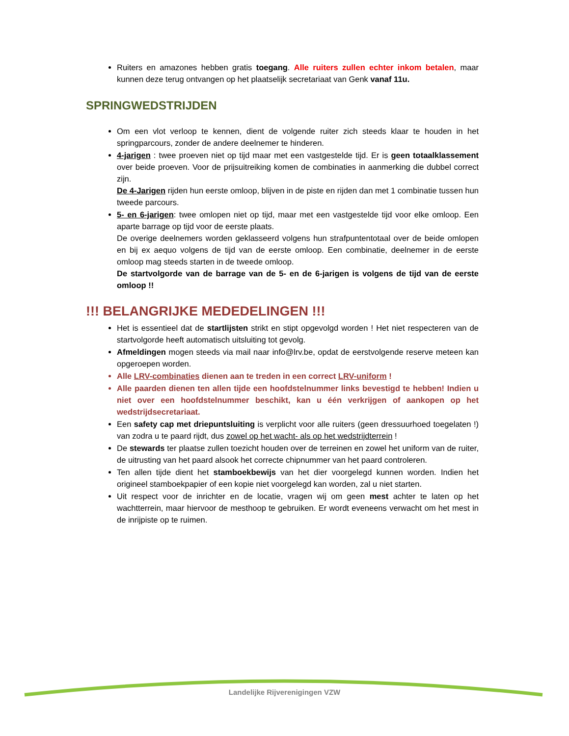Ruiters en amazones hebben gratis toegang. Alle ruiters zullen echter inkom betalen, maar kunnen deze terug ontvangen op het plaatselijk secretariaat van Genk vanaf 11u.
SPRINGWEDSTRIJDEN
Om een vlot verloop te kennen, dient de volgende ruiter zich steeds klaar te houden in het springparcours, zonder de andere deelnemer te hinderen.
4-jarigen : twee proeven niet op tijd maar met een vastgestelde tijd. Er is geen totaalklassement over beide proeven. Voor de prijsuitreiking komen de combinaties in aanmerking die dubbel correct zijn.
De 4-Jarigen rijden hun eerste omloop, blijven in de piste en rijden dan met 1 combinatie tussen hun tweede parcours.
5- en 6-jarigen: twee omlopen niet op tijd, maar met een vastgestelde tijd voor elke omloop. Een aparte barrage op tijd voor de eerste plaats.
De overige deelnemers worden geklasseerd volgens hun strafpuntentotaal over de beide omlopen en bij ex aequo volgens de tijd van de eerste omloop. Een combinatie, deelnemer in de eerste omloop mag steeds starten in de tweede omloop.
De startvolgorde van de barrage van de 5- en de 6-jarigen is volgens de tijd van de eerste omloop !!
!!! BELANGRIJKE MEDEDELINGEN !!!
Het is essentieel dat de startlijsten strikt en stipt opgevolgd worden ! Het niet respecteren van de startvolgorde heeft automatisch uitsluiting tot gevolg.
Afmeldingen mogen steeds via mail naar info@lrv.be, opdat de eerstvolgende reserve meteen kan opgeroepen worden.
Alle LRV-combinaties dienen aan te treden in een correct LRV-uniform !
Alle paarden dienen ten allen tijde een hoofdstelnummer links bevestigd te hebben! Indien u niet over een hoofdstelnummer beschikt, kan u één verkrijgen of aankopen op het wedstrijdsecretariaat.
Een safety cap met driepuntsluiting is verplicht voor alle ruiters (geen dressuurhoed toegelaten !) van zodra u te paard rijdt, dus zowel op het wacht- als op het wedstrijdterrein !
De stewards ter plaatse zullen toezicht houden over de terreinen en zowel het uniform van de ruiter, de uitrusting van het paard alsook het correcte chipnummer van het paard controleren.
Ten allen tijde dient het stamboekbewijs van het dier voorgelegd kunnen worden. Indien het origineel stamboekpapier of een kopie niet voorgelegd kan worden, zal u niet starten.
Uit respect voor de inrichter en de locatie, vragen wij om geen mest achter te laten op het wachtterrein, maar hiervoor de mesthoop te gebruiken. Er wordt eveneens verwacht om het mest in de inrijpiste op te ruimen.
Landelijke Rijverenigingen VZW